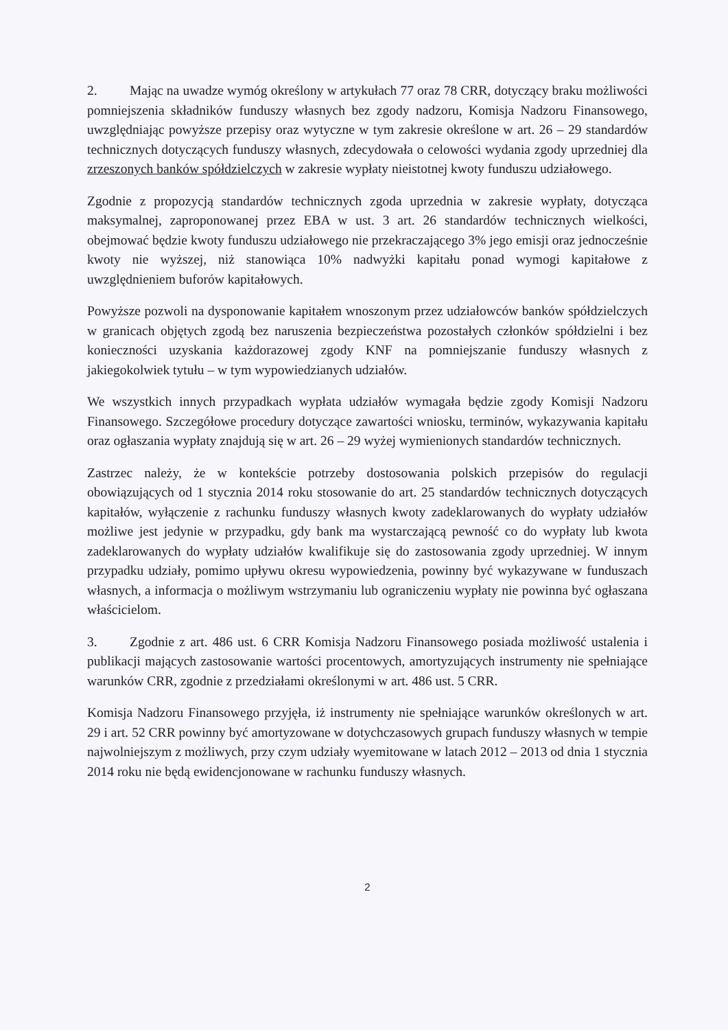2. Mając na uwadze wymóg określony w artykułach 77 oraz 78 CRR, dotyczący braku możliwości pomniejszenia składników funduszy własnych bez zgody nadzoru, Komisja Nadzoru Finansowego, uwzględniając powyższe przepisy oraz wytyczne w tym zakresie określone w art. 26 – 29 standardów technicznych dotyczących funduszy własnych, zdecydowała o celowości wydania zgody uprzedniej dla zrzeszonych banków spółdzielczych w zakresie wypłaty nieistotnej kwoty funduszu udziałowego.
Zgodnie z propozycją standardów technicznych zgoda uprzednia w zakresie wypłaty, dotycząca maksymalnej, zaproponowanej przez EBA w ust. 3 art. 26 standardów technicznych wielkości, obejmować będzie kwoty funduszu udziałowego nie przekraczającego 3% jego emisji oraz jednocześnie kwoty nie wyższej, niż stanowiąca 10% nadwyżki kapitału ponad wymogi kapitałowe z uwzględnieniem buforów kapitałowych.
Powyższe pozwoli na dysponowanie kapitałem wnoszonym przez udziałowców banków spółdzielczych w granicach objętych zgodą bez naruszenia bezpieczeństwa pozostałych członków spółdzielni i bez konieczności uzyskania każdorazowej zgody KNF na pomniejszanie funduszy własnych z jakiegokolwiek tytułu – w tym wypowiedzianych udziałów.
We wszystkich innych przypadkach wypłata udziałów wymagała będzie zgody Komisji Nadzoru Finansowego. Szczegółowe procedury dotyczące zawartości wniosku, terminów, wykazywania kapitału oraz ogłaszania wypłaty znajdują się w art. 26 – 29 wyżej wymienionych standardów technicznych.
Zastrzec należy, że w kontekście potrzeby dostosowania polskich przepisów do regulacji obowiązujących od 1 stycznia 2014 roku stosowanie do art. 25 standardów technicznych dotyczących kapitałów, wyłączenie z rachunku funduszy własnych kwoty zadeklarowanych do wypłaty udziałów możliwe jest jedynie w przypadku, gdy bank ma wystarczającą pewność co do wypłaty lub kwota zadeklarowanych do wypłaty udziałów kwalifikuje się do zastosowania zgody uprzedniej. W innym przypadku udziały, pomimo upływu okresu wypowiedzenia, powinny być wykazywane w funduszach własnych, a informacja o możliwym wstrzymaniu lub ograniczeniu wypłaty nie powinna być ogłaszana właścicielom.
3. Zgodnie z art. 486 ust. 6 CRR Komisja Nadzoru Finansowego posiada możliwość ustalenia i publikacji mających zastosowanie wartości procentowych, amortyzujących instrumenty nie spełniające warunków CRR, zgodnie z przedziałami określonymi w art. 486 ust. 5 CRR.
Komisja Nadzoru Finansowego przyjęła, iż instrumenty nie spełniające warunków określonych w art. 29 i art. 52 CRR powinny być amortyzowane w dotychczasowych grupach funduszy własnych w tempie najwolniejszym z możliwych, przy czym udziały wyemitowane w latach 2012 – 2013 od dnia 1 stycznia 2014 roku nie będą ewidencjonowane w rachunku funduszy własnych.
2